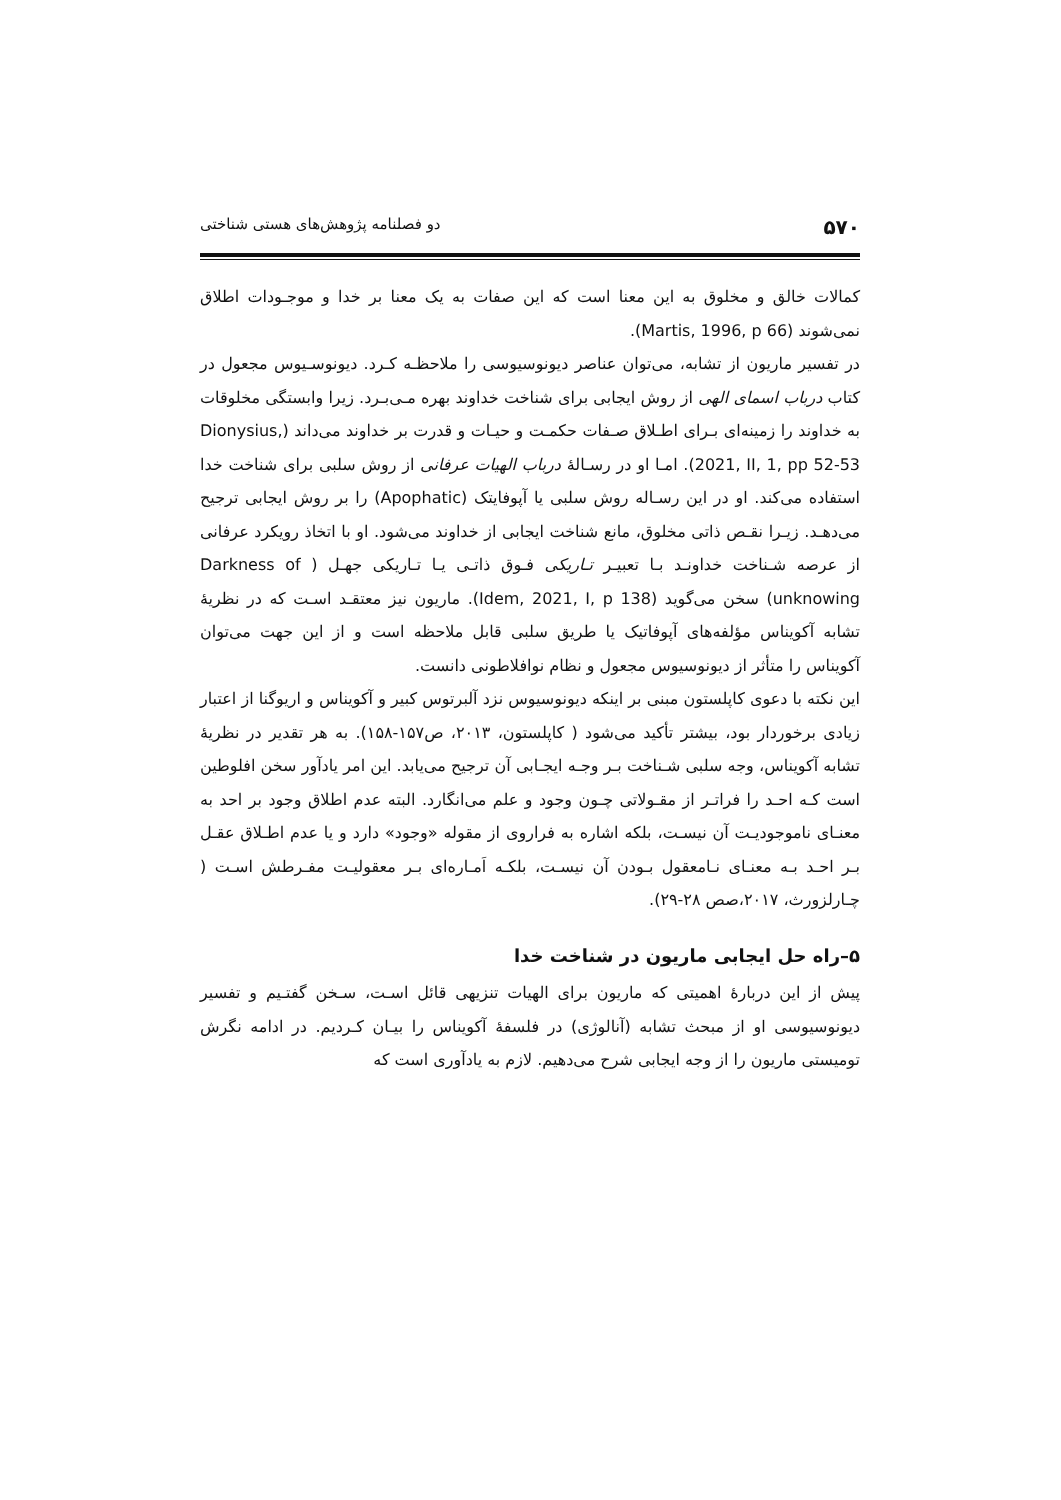۵۷۰ دو فصلنامه پژوهش‌های هستی شناختی
کمالات خالق و مخلوق به این معنا است که این صفات به یک معنا بر خدا و موجـودات اطلاق نمی‌شوند (Martis, 1996, p 66).
در تفسیر ماریون از تشابه، می‌توان عناصر دیونوسیوسی را ملاحظـه کـرد. دیونوسـیوس مجعول در کتاب درباب اسمای الهی از روش ایجابی برای شناخت خداوند بهره مـی‌بـرد. زیرا وابستگی مخلوقات به خداوند را زمینه‌ای بـرای اطـلاق صـفات حکمـت و حیـات و قدرت بر خداوند می‌داند (Dionysius, 2021, II, 1, pp 52-53). امـا او در رسـالۀ درباب الهیات عرفانی از روش سلبی برای شناخت خدا استفاده می‌کند. او در این رسـاله روش سلبی یا آپوفایتک (Apophatic) را بر روش ایجابی ترجیح می‌دهـد. زیـرا نقـص ذاتی مخلوق، مانع شناخت ایجابی از خداوند می‌شود. او با اتخاذ رویکرد عرفانی از عرصه شـناخت خداونـد بـا تعبیـر تـاریکی فـوق ذاتـی یـا تـاریکی جهـل ( Darkness of unknowing) سخن می‌گوید (Idem, 2021, I, p 138). ماریون نیز معتقـد اسـت که در نظریۀ تشابه آکویناس مؤلفه‌های آپوفاتیک یا طریق سلبی قابل ملاحظه است و از این جهت می‌توان آکویناس را متأثر از دیونوسیوس مجعول و نظام نوافلاطونی دانست.
این نکته با دعوی کاپلستون مبنی بر اینکه دیونوسیوس نزد آلبرتوس کبیر و آکویناس و اریوگنا از اعتبار زیادی برخوردار بود، بیشتر تأکید می‌شود ( کاپلستون، ۲۰۱۳، ص۱۵۷-۱۵۸). به هر تقدیر در نظریۀ تشابه آکویناس، وجه سلبی شـناخت بـر وجـه ایجـابی آن ترجیح می‌یابد. این امر یادآور سخن افلوطین است کـه احـد را فراتـر از مقـولاتی چـون وجود و علم می‌انگارد. البته عدم اطلاق وجود بر احد به معنـای ناموجودیـت آن نیسـت، بلکه اشاره به فراروی از مقوله «وجود» دارد و یا عدم اطـلاق عقـل بـر احـد بـه معنـای نـامعقول بـودن آن نیسـت، بلکـه اَمـاره‌ای بـر معقولیـت مفـرطش اسـت ( چـارلزورث، ۲۰۱۷،صص ۲۸-۲۹).
۵–راه حل ایجابی ماریون در شناخت خدا
پیش از این دربارۀ اهمیتی که ماریون برای الهیات تنزیهی قائل اسـت، سـخن گفتـیم و تفسیر دیونوسیوسی او از مبحث تشابه (آنالوژی) در فلسفۀ آکویناس را بیـان کـردیم. در ادامه نگرش تومیستی ماریون را از وجه ایجابی شرح می‌دهیم. لازم به یادآوری است که